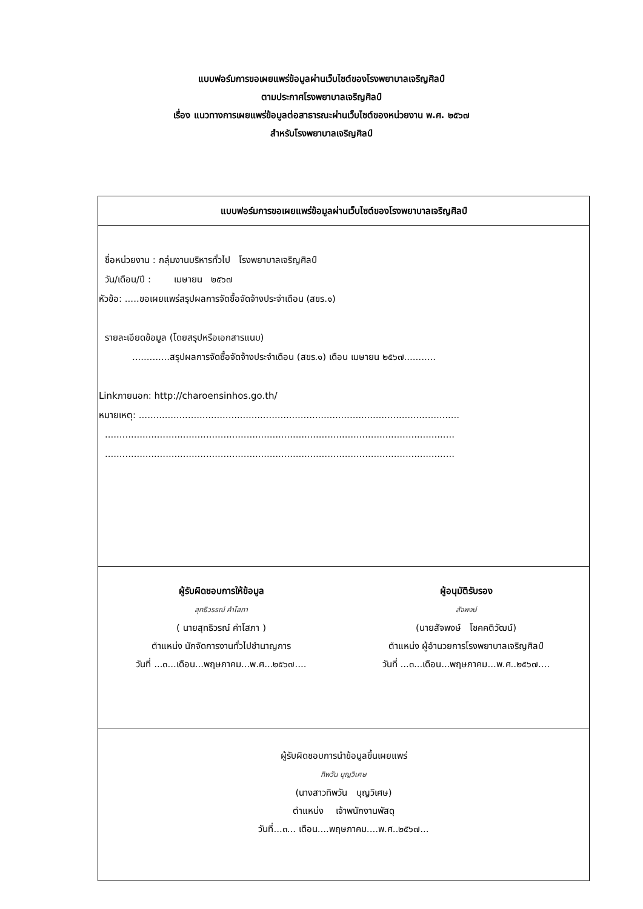แบบฟอร์มการขอเผยแพร่ข้อมูลผ่านเว็บไซต์ของโรงพยาบาลเจริญศิลป์
ตามประกาศโรงพยาบาลเจริญศิลป์
เรื่อง แนวทางการเผยแพร่ข้อมูลต่อสาธารณะผ่านเว็บไซต์ของหน่วยงาน พ.ศ. ๒๕๖๗
สำหรับโรงพยาบาลเจริญศิลป์
| แบบฟอร์มการขอเผยแพร่ข้อมูลผ่านเว็บไซต์ของโรงพยาบาลเจริญศิลป์ |
| ชื่อหน่วยงาน : กลุ่มงานบริหารทั่วไป โรงพยาบาลเจริญศิลป์ วัน/เดือน/ปี : เมษายน ๒๕๖๗ หัวข้อ: .....ขอเผยแพร่สรุปผลการจัดซื้อจัดจ้างประจำเดือน (สขร.๑) รายละเอียดข้อมูล (โดยสรุปหรือเอกสารแนบ) .............สรุปผลการจัดซื้อจัดจ้างประจำเดือน (สขร.๑) เดือน เมษายน ๒๕๖๗........... Linkภายนอก: http://charoensinhos.go.th/ หมายเหตุ: ............................................................................................................... ......................................................................................................................... ......................................................................................................................... |
| ผู้รับผิดชอบการให้ข้อมูล สุทธิวรรณ์ คำโสภา ( นายสุทธิวรณ์ คำโสภา ) ตำแหน่ง นักจัดการงานทั่วไปชำนาญการ วันที่ ...๓...เดือน...พฤษภาคม...พ.ศ...๒๕๖๗.... ผู้อนุมัติรับรอง สัจพงษ์ (นายสัจพงษ์ โชคคติวัฒน์) ตำแหน่ง ผู้อำนวยการโรงพยาบาลเจริญศิลป์ วันที่ ...๓...เดือน...พฤษภาคม...พ.ศ..๒๕๖๗.... |
| ผู้รับผิดชอบการนำข้อมูลขึ้นเผยแพร่ ทิพวัน บุญวิเศษ (นางสาวทิพวัน บุญวิเศษ) ตำแหน่ง เจ้าพนักงานพัสดุ วันที่...๓... เดือน....พฤษภาคม....พ.ศ..๒๕๖๗... |